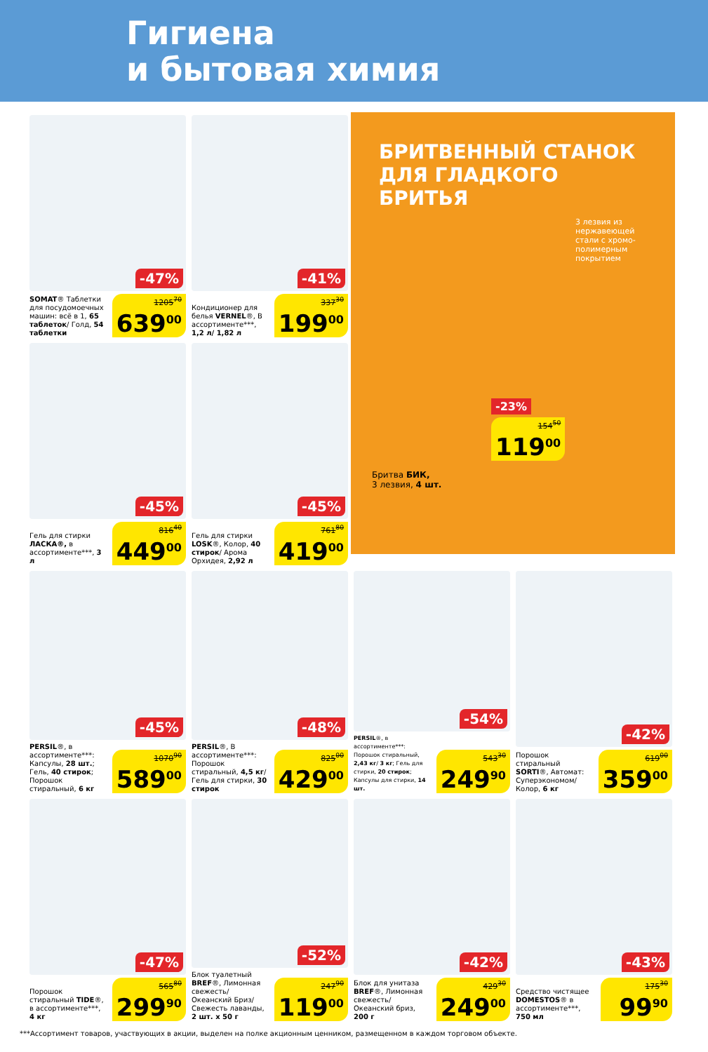Гигиена
и бытовая химия
-47%
SOMAT® Таблетки для посудомоечных машин: всё в 1, 65 таблеток/ Голд, 54 таблетки
1205<sup>70</sup>
639<sup>00</sup>
-41%
Кондиционер для белья VERNEL®, В ассортименте***, 1,2 л/ 1,82 л
337<sup>30</sup>
199<sup>00</sup>
БРИТВЕННЫЙ СТАНОК
ДЛЯ ГЛАДКОГО БРИТЬЯ
3 лезвия из нержавеющей стали с хромо-полимерным покрытием
-23%
154<sup>50</sup>
119<sup>00</sup>
Бритва БИК,
3 лезвия, 4 шт.
-45%
Гель для стирки ЛАСКА®, в ассортименте***, 3 л
816<sup>40</sup>
449<sup>00</sup>
-45%
Гель для стирки LOSK®, Колор, 40 стирок/ Арома Орхидея, 2,92 л
761<sup>80</sup>
419<sup>00</sup>
-45%
PERSIL®, в ассортименте***: Капсулы, 28 шт.; Гель, 40 стирок; Порошок стиральный, 6 кг
1070<sup>90</sup>
589<sup>00</sup>
-48%
PERSIL®, В ассортименте***: Порошок стиральный, 4,5 кг/ Гель для стирки, 30 стирок
825<sup>00</sup>
429<sup>00</sup>
-54%
PERSIL®, в ассортименте***: Порошок стиральный, 2,43 кг/ 3 кг; Гель для стирки, 20 стирок; Капсулы для стирки, 14 шт.
543<sup>30</sup>
249<sup>90</sup>
-42%
Порошок стиральный SORTI®, Автомат: Суперэкономом/ Колор, 6 кг
619<sup>00</sup>
359<sup>00</sup>
-47%
Порошок стиральный TIDE®, в ассортименте***, 4 кг
565<sup>80</sup>
299<sup>90</sup>
-52%
Блок туалетный BREF®, Лимонная свежесть/Океанский Бриз/ Свежесть лаванды, 2 шт. х 50 г
247<sup>90</sup>
119<sup>00</sup>
-42%
Блок для унитаза BREF®, Лимонная свежесть/ Океанский бриз, 200 г
429<sup>30</sup>
249<sup>00</sup>
-43%
Средство чистящее DOMESTOS® в ассортименте***, 750 мл
175<sup>30</sup>
99<sup>90</sup>
***Ассортимент товаров, участвующих в акции, выделен на полке акционным ценником, размещенном в каждом торговом объекте.